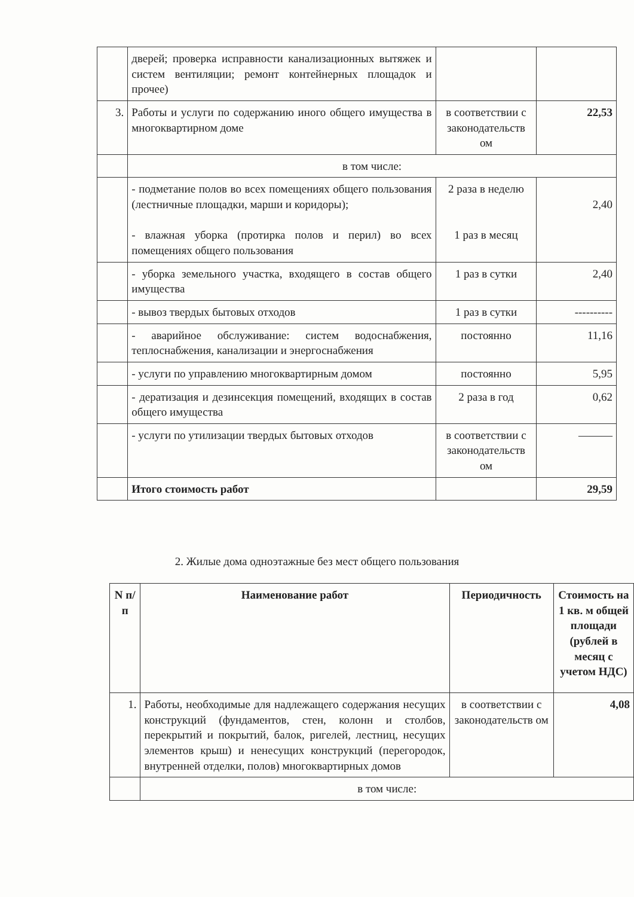| | дверей; проверка исправности канализационных вытяжек и систем вентиляции; ремонт контейнерных площадок и прочее) | | |
| 3. | Работы и услуги по содержанию иного общего имущества в многоквартирном доме | в соответствии с законодательств ом | 22,53 |
| | в том числе: | | |
| | - подметание полов во всех помещениях общего пользования (лестничные площадки, марши и коридоры); - влажная уборка (протирка полов и перил) во всех помещениях общего пользования | 2 раза в неделю 1 раз в месяц | 2,40 |
| | - уборка земельного участка, входящего в состав общего имущества | 1 раз в сутки | 2,40 |
| | - вывоз твердых бытовых отходов | 1 раз в сутки | ---------- |
| | - аварийное обслуживание: систем водоснабжения, теплоснабжения, канализации и энергоснабжения | постоянно | 11,16 |
| | - услуги по управлению многоквартирным домом | постоянно | 5,95 |
| | - дератизация и дезинсекция помещений, входящих в состав общего имущества | 2 раза в год | 0,62 |
| | - услуги по утилизации твердых бытовых отходов | в соответствии с законодательств ом | ——— |
| | Итого стоимость работ | | 29,59 |
2. Жилые дома одноэтажные без мест общего пользования
| N п/п | Наименование работ | Периодичность | Стоимость на 1 кв. м общей площади (рублей в месяц с учетом НДС) |
| --- | --- | --- | --- |
| 1. | Работы, необходимые для надлежащего содержания несущих конструкций (фундаментов, стен, колонн и столбов, перекрытий и покрытий, балок, ригелей, лестниц, несущих элементов крыш) и ненесущих конструкций (перегородок, внутренней отделки, полов) многоквартирных домов | в соответствии с законодательств ом | 4,08 |
| | в том числе: | | |